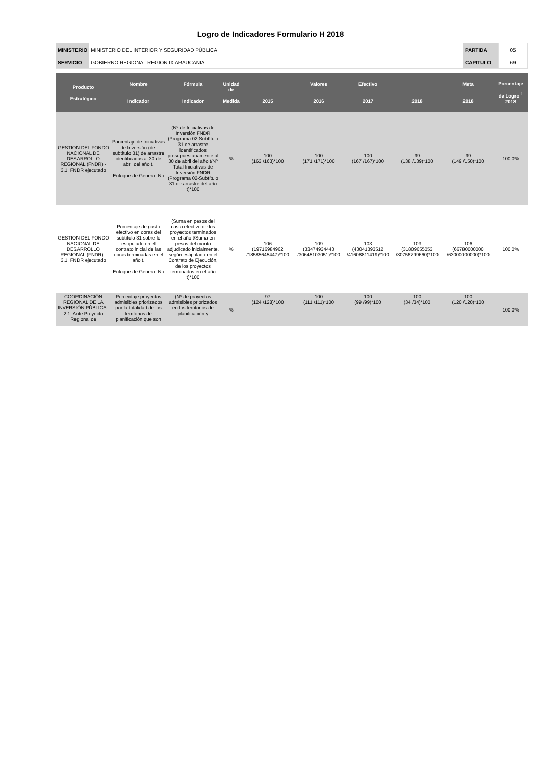Logro de Indicadores Formulario H 2018
| MINISTERIO | MINISTERIO DEL INTERIOR Y SEGURIDAD PÚBLICA | PARTIDA | 05 |
| SERVICIO | GOBIERNO REGIONAL REGION IX ARAUCANIA | CAPITULO | 69 |
| Producto Estratégico | Nombre Indicador | Fórmula Indicador | Unidad de Medida | 2015 | Valores 2016 | Efectivo 2017 | 2018 | Meta 2018 | Porcentaje de Logro <sup>1</sup> 2018 |
| --- | --- | --- | --- | --- | --- | --- | --- | --- | --- |
| GESTION DEL FONDO NACIONAL DE DESARROLLO REGIONAL (FNDR) - 3.1. FNDR ejecutado | Porcentaje de Iniciativas de Inversión (del subtítulo 31) de arrastre identificadas al 30 de abril del año t. Enfoque de Género: No | (Nº de Iniciativas de Inversión FNDR (Programa 02-Subtítulo 31 de arrastre identificados presupuestariamente al 30 de abril del año t/Nº Total Iniciativas de Inversión FNDR (Programa 02-Subtítulo 31 de arrastre del año t)*100 | % | 100 (163 /163)*100 | 100 (171 /171)*100 | 100 (167 /167)*100 | 99 (138 /139)*100 | 99 (149 /150)*100 | 100,0% |
| GESTION DEL FONDO NACIONAL DE DESARROLLO REGIONAL (FNDR) - 3.1. FNDR ejecutado | Porcentaje de gasto efectivo en obras del subtítulo 31 sobre lo estipulado en el contrato inicial de las obras terminadas en el año t. Enfoque de Género: No | (Suma en pesos del costo efectivo de los proyectos terminados en el año t/Suma en pesos del monto adjudicado inicialmente, según estipulado en el Contrato de Ejecución, de los proyectos terminados en el año t)*100 | % | 106 (19716984962 /18585645447)*100 | 109 (33474934443 /30645103051)*100 | 103 (43041393512 /41608811419)*100 | 103 (31809655053 /30756799660)*100 | 106 (66780000000 /63000000000)*100 | 100,0% |
| COORDINACIÓN REGIONAL DE LA INVERSIÓN PÚBLICA - 2.1. Ante Proyecto Regional de | Porcentaje proyectos admisibles priorizados por la totalidad de los territorios de planificación que son | (Nº de proyectos admisibles priorizados en los territorios de planificación y | % | 97 (124 /128)*100 | 100 (111 /111)*100 | 100 (99 /99)*100 | 100 (34 /34)*100 | 100 (120 /120)*100 | 100,0% |